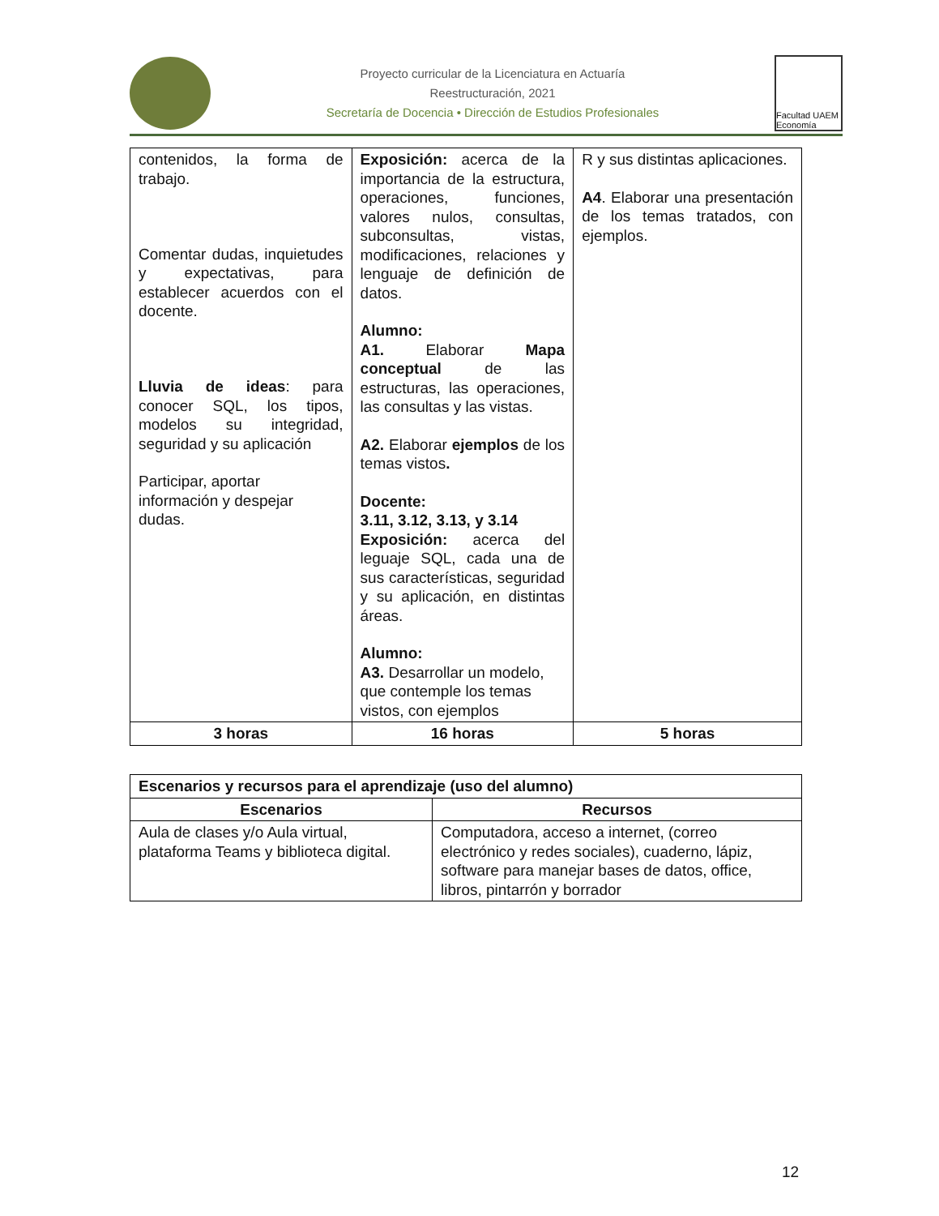Proyecto curricular de la Licenciatura en Actuaría
Reestructuración, 2021
Secretaría de Docencia • Dirección de Estudios Profesionales
Facultad UAEM Economía
| contenidos, la forma de trabajo. Comentar dudas, inquietudes y expectativas, para establecer acuerdos con el docente. Lluvia de ideas : para conocer SQL, los tipos, modelos su integridad, seguridad y su aplicación Participar, aportar información y despejar dudas. | Exposición: acerca de la importancia de la estructura, operaciones, funciones, valores nulos, consultas, subconsultas, vistas, modificaciones, relaciones y lenguaje de definición de datos. Alumno: A1. Elaborar Mapa conceptual de las estructuras, las operaciones, las consultas y las vistas. A2. Elaborar ejemplos de los temas vistos . Docente: 3.11, 3.12, 3.13, y 3.14 Exposición: acerca del leguaje SQL, cada una de sus características, seguridad y su aplicación, en distintas áreas. Alumno: A3. Desarrollar un modelo, que contemple los temas vistos, con ejemplos | R y sus distintas aplicaciones. A4 . Elaborar una presentación de los temas tratados, con ejemplos. |
| 3 horas | 16 horas | 5 horas |
| Escenarios y recursos para el aprendizaje (uso del alumno) | |
| --- | --- |
| Escenarios | Recursos |
| Aula de clases y/o Aula virtual, plataforma Teams y biblioteca digital. | Computadora, acceso a internet, (correo electrónico y redes sociales), cuaderno, lápiz, software para manejar bases de datos, office, libros, pintarrón y borrador |
12